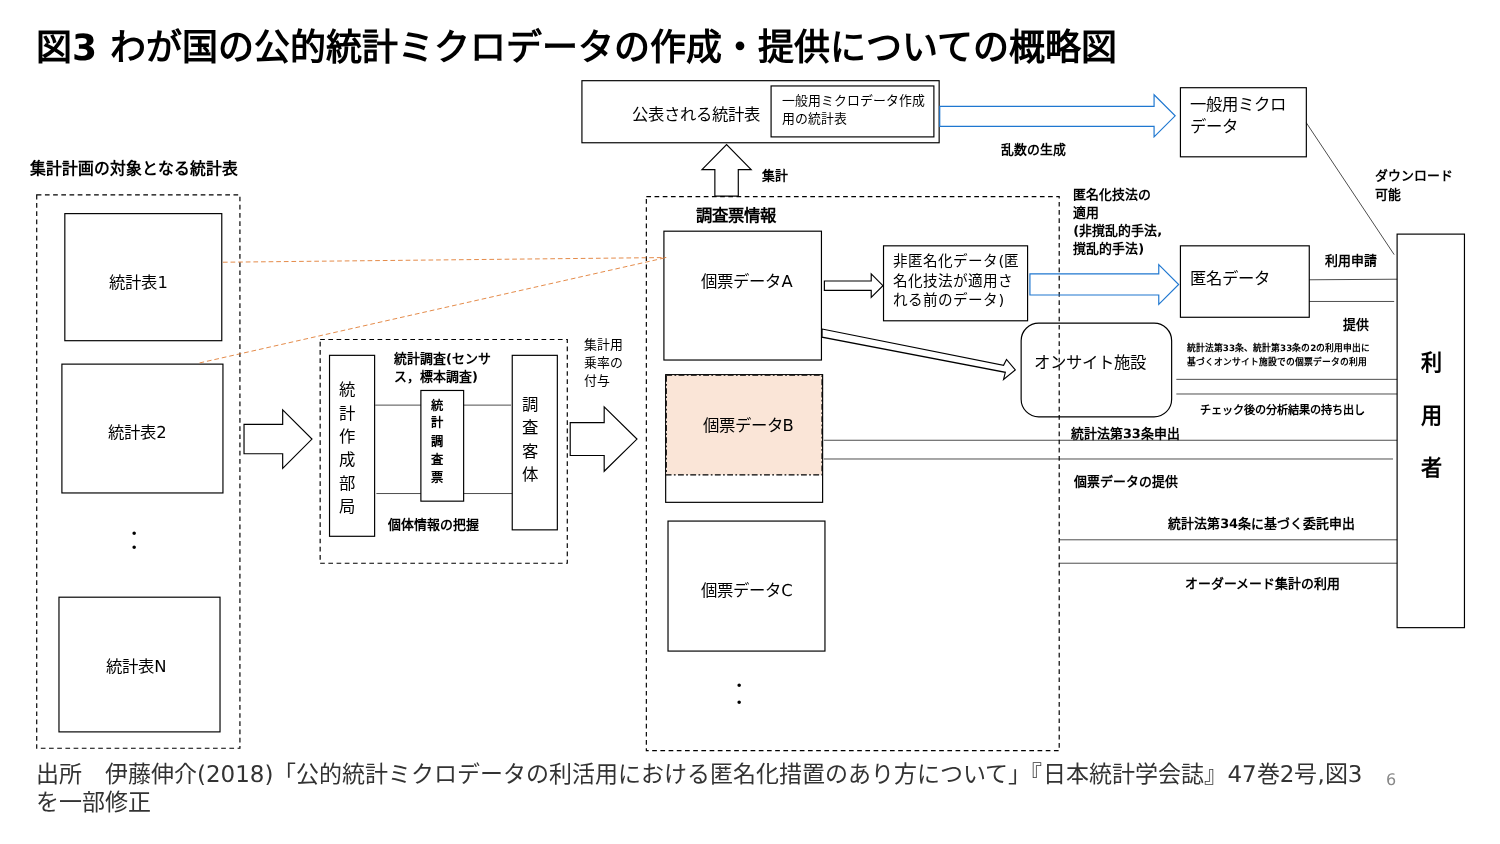図3 わが国の公的統計ミクロデータの作成・提供についての概略図
公表される統計表
統計表1
統計表2
統計表N
個票データA
個票データB
個票データC
オンサイト施設
・
・
・
・
一般用ミクロデータ作成
用の統計表
一般用ミクロ
データ
匿名データ
非匿名化データ(匿
名化技法が適用さ
れる前のデータ)
集計用
乗率の
付与
統
計
作
成
部
局
調
査
客
体
統
計
調
査
票
集計計画の対象となる統計表
調査票情報
集計
乱数の生成
統計調査(センサ
ス，標本調査)
個体情報の把握
匿名化技法の
適用
(非撹乱的手法,
撹乱的手法)
ダウンロード
可能
利用申請
提供
統計法第33条、統計第33条の2の利用申出に
基づくオンサイト施設での個票データの利用
チェック後の分析結果の持ち出し
統計法第33条申出
個票データの提供
統計法第34条に基づく委託申出
オーダーメード集計の利用
利
用
者
出所　伊藤伸介(2018)「公的統計ミクロデータの利活用における匿名化措置のあり方について」『日本統計学会誌』47巻2号,図3を一部修正
6